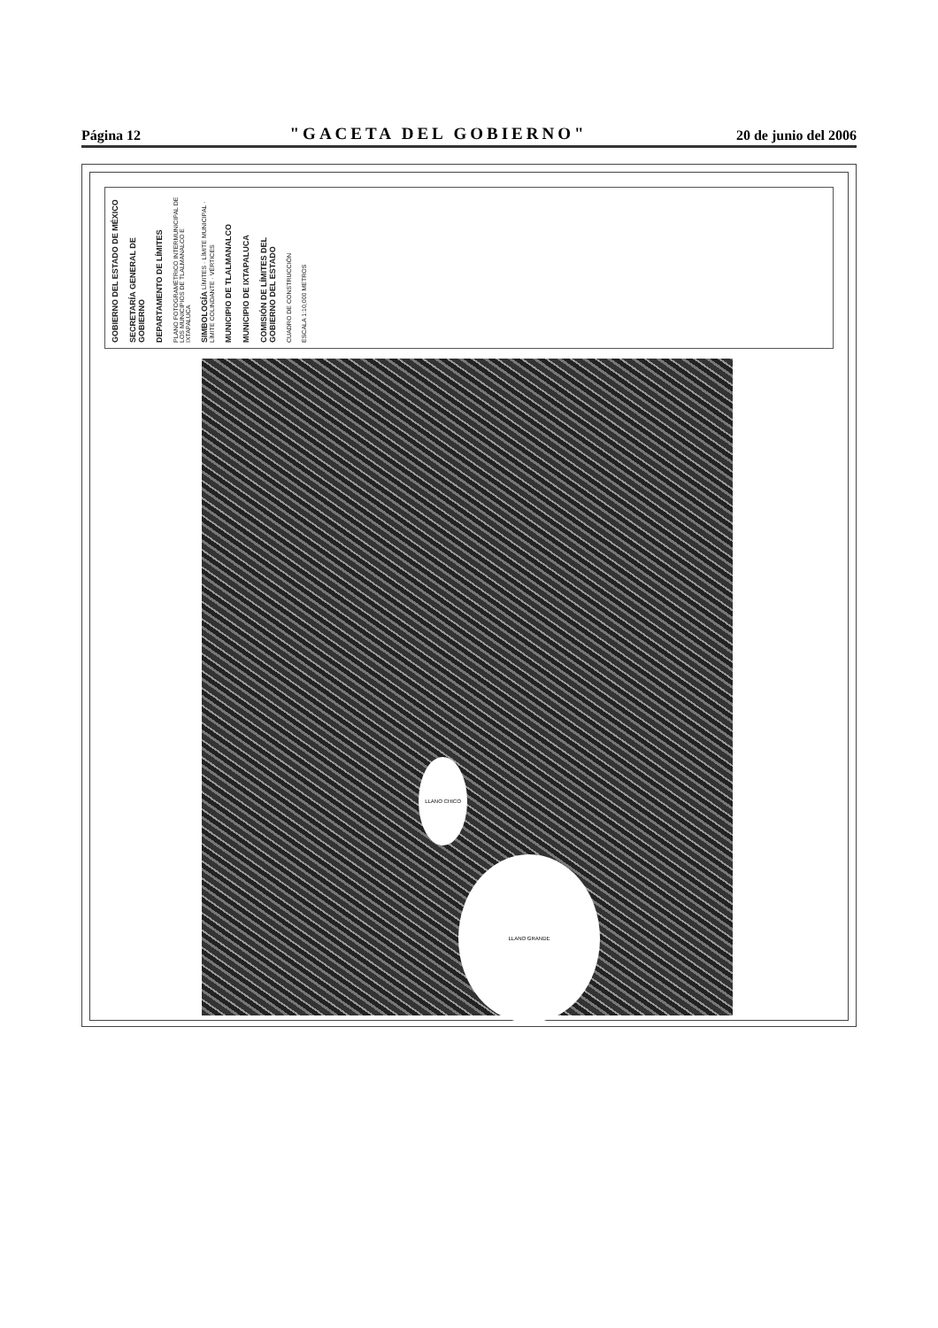Página 12 "GACETA DEL GOBIERNO" 20 de junio del 2006
GOBIERNO DEL ESTADO DE MÉXICO
SECRETARÍA GENERAL DE GOBIERNO
DEPARTAMENTO DE LÍMITES
PLANO FOTOGRAMÉTRICO INTERMUNICIPAL DE LOS MUNICIPIOS DE TLALMANALCO E IXTAPALUCA
SIMBOLOGÍA LÍMITES · LÍMITE MUNICIPAL · LÍMITE COLINDANTE · VÉRTICES
MUNICIPIO DE TLALMANALCO
MUNICIPIO DE IXTAPALUCA
COMISIÓN DE LÍMITES DEL GOBIERNO DEL ESTADO
CUADRO DE CONSTRUCCIÓN
ESCALA 1:10,000 METROS
LLANO CHICO
LLANO GRANDE